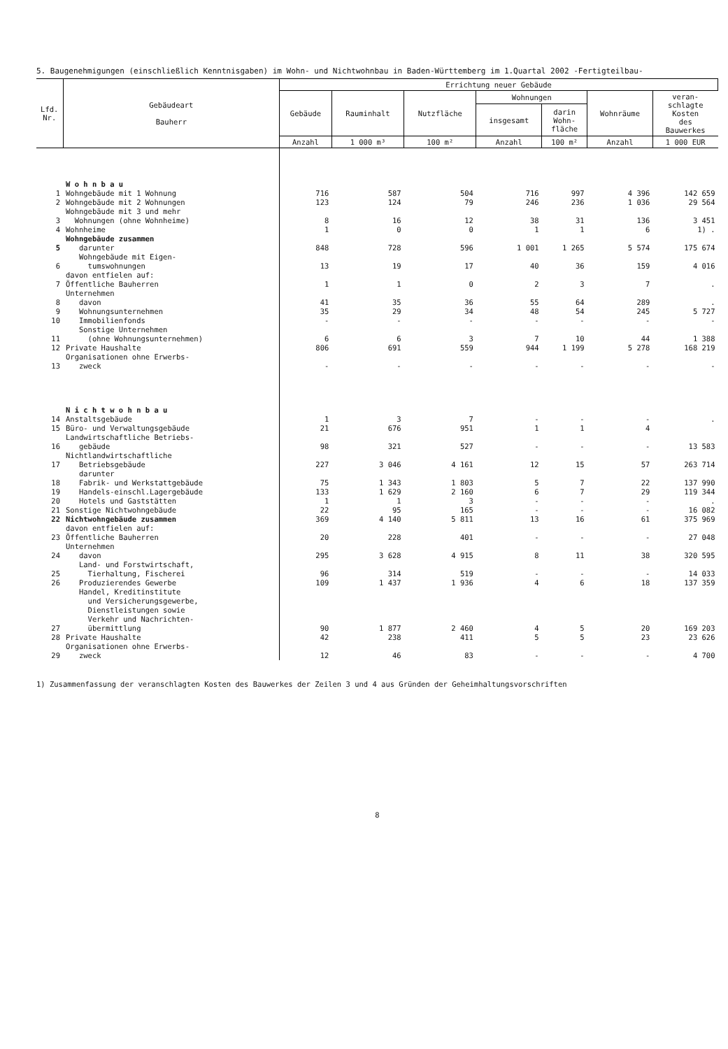5. Baugenehmigungen (einschließlich Kenntnisgaben) im Wohn- und Nichtwohnbau in Baden-Württemberg im 1.Quartal 2002 -Fertigteilbau-
| Lfd. Nr. | Gebäudeart Bauherr | Errichtung neuer Gebäude | | | | | | |
| --- | --- | --- | --- | --- | --- | --- | --- | --- |
| | | Gebäude | Rauminhalt | Nutzfläche | Wohnungen | | Wohnräume | veran- schlagte Kosten des Bauwerkes |
| | | | | | insgesamt | darin Wohn- fläche | | |
| | | Anzahl | 1 000 m³ | 100 m² | Anzahl | 100 m² | Anzahl | 1 000 EUR |
| | W o h n b a u | | | | | | | |
| 1 | Wohngebäude mit 1 Wohnung | 716 | 587 | 504 | 716 | 997 | 4 396 | 142 659 |
| 2 | Wohngebäude mit 2 Wohnungen | 123 | 124 | 79 | 246 | 236 | 1 036 | 29 564 |
| 3 | Wohngebäude mit 3 und mehr Wohnungen (ohne Wohnheime) | 8 | 16 | 12 | 38 | 31 | 136 | 3 451 |
| 4 | Wohnheime | 1 | 0 | 0 | 1 | 1 | 6 | 1) . |
| 5 | Wohngebäude zusammen darunter | 848 | 728 | 596 | 1 001 | 1 265 | 5 574 | 175 674 |
| 6 | Wohngebäude mit Eigen- tumswohnungen | 13 | 19 | 17 | 40 | 36 | 159 | 4 016 |
| | davon entfielen auf: | | | | | | | |
| 7 | Öffentliche Bauherren | 1 | 1 | 0 | 2 | 3 | 7 | . |
| 8 | Unternehmen davon | 41 | 35 | 36 | 55 | 64 | 289 | . |
| 9 | Wohnungsunternehmen | 35 | 29 | 34 | 48 | 54 | 245 | 5 727 |
| 10 | Immobilienfonds | - | - | - | - | - | - | - |
| 11 | Sonstige Unternehmen (ohne Wohnungsunternehmen) | 6 | 6 | 3 | 7 | 10 | 44 | 1 388 |
| 12 | Private Haushalte | 806 | 691 | 559 | 944 | 1 199 | 5 278 | 168 219 |
| 13 | Organisationen ohne Erwerbs- zweck | - | - | - | - | - | - | - |
| | N i c h t w o h n b a u | | | | | | | |
| 14 | Anstaltsgebäude | 1 | 3 | 7 | - | - | - | . |
| 15 | Büro- und Verwaltungsgebäude | 21 | 676 | 951 | 1 | 1 | 4 | |
| 16 | Landwirtschaftliche Betriebs- gebäude | 98 | 321 | 527 | - | - | - | 13 583 |
| 17 | Nichtlandwirtschaftliche Betriebsgebäude | 227 | 3 046 | 4 161 | 12 | 15 | 57 | 263 714 |
| | darunter | | | | | | | |
| 18 | Fabrik- und Werkstattgebäude | 75 | 1 343 | 1 803 | 5 | 7 | 22 | 137 990 |
| 19 | Handels-einschl.Lagergebäude | 133 | 1 629 | 2 160 | 6 | 7 | 29 | 119 344 |
| 20 | Hotels und Gaststätten | 1 | 1 | 3 | - | - | - | . |
| 21 | Sonstige Nichtwohngebäude | 22 | 95 | 165 | - | - | - | 16 082 |
| 22 | Nichtwohngebäude zusammen | 369 | 4 140 | 5 811 | 13 | 16 | 61 | 375 969 |
| | davon entfielen auf: | | | | | | | |
| 23 | Öffentliche Bauherren | 20 | 228 | 401 | - | - | - | 27 048 |
| 24 | Unternehmen davon | 295 | 3 628 | 4 915 | 8 | 11 | 38 | 320 595 |
| 25 | Land- und Forstwirtschaft, Tierhaltung, Fischerei | 96 | 314 | 519 | - | - | - | 14 033 |
| 26 | Produzierendes Gewerbe | 109 | 1 437 | 1 936 | 4 | 6 | 18 | 137 359 |
| 27 | Handel, Kreditinstitute und Versicherungsgewerbe, Dienstleistungen sowie Verkehr und Nachrichten- übermittlung | 90 | 1 877 | 2 460 | 4 | 5 | 20 | 169 203 |
| 28 | Private Haushalte | 42 | 238 | 411 | 5 | 5 | 23 | 23 626 |
| 29 | Organisationen ohne Erwerbs- zweck | 12 | 46 | 83 | - | - | - | 4 700 |
1) Zusammenfassung der veranschlagten Kosten des Bauwerkes der Zeilen 3 und 4 aus Gründen der Geheimhaltungsvorschriften
8